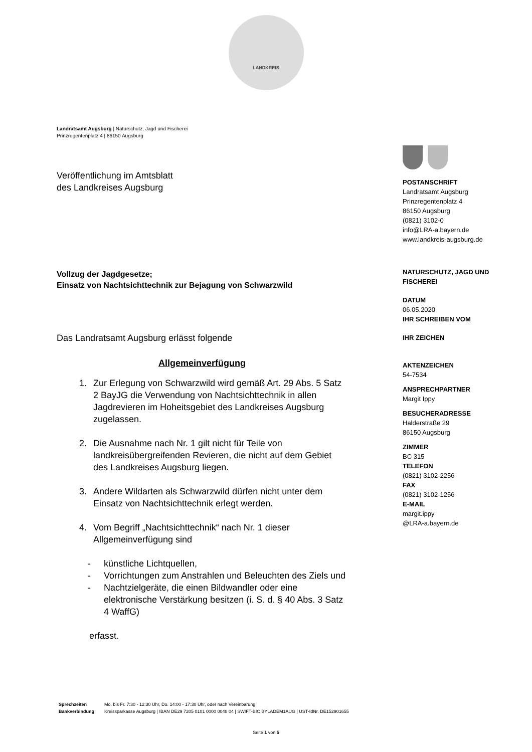LANDKREIS
Landratsamt Augsburg | Naturschutz, Jagd und Fischerei
Prinzregentenplatz 4 | 86150 Augsburg
Veröffentlichung im Amtsblatt
des Landkreises Augsburg
Vollzug der Jagdgesetze;
Einsatz von Nachtsichttechnik zur Bejagung von Schwarzwild
Das Landratsamt Augsburg erlässt folgende
Allgemeinverfügung
1. Zur Erlegung von Schwarzwild wird gemäß Art. 29 Abs. 5 Satz 2 BayJG die Verwendung von Nachtsichttechnik in allen Jagdrevieren im Hoheitsgebiet des Landkreises Augsburg zugelassen.
2. Die Ausnahme nach Nr. 1 gilt nicht für Teile von landkreisübergreifenden Revieren, die nicht auf dem Gebiet des Landkreises Augsburg liegen.
3. Andere Wildarten als Schwarzwild dürfen nicht unter dem Einsatz von Nachtsichttechnik erlegt werden.
4. Vom Begriff „Nachtsichttechnik“ nach Nr. 1 dieser Allgemeinverfügung sind
- künstliche Lichtquellen,
- Vorrichtungen zum Anstrahlen und Beleuchten des Ziels und
- Nachtzielgeräte, die einen Bildwandler oder eine elektronische Verstärkung besitzen (i. S. d. § 40 Abs. 3 Satz 4 WaffG)
erfasst.
POSTANSCHRIFT
Landratsamt Augsburg
Prinzregentenplatz 4
86150 Augsburg
(0821) 3102-0
info@LRA-a.bayern.de
www.landkreis-augsburg.de
NATURSCHUTZ, JAGD UND FISCHEREI
DATUM
06.05.2020
IHR SCHREIBEN VOM
IHR ZEICHEN
AKTENZEICHEN
54-7534
ANSPRECHPARTNER
Margit Ippy
BESUCHERADRESSE
Halderstraße 29
86150 Augsburg
ZIMMER
BC 315
TELEFON
(0821) 3102-2256
FAX
(0821) 3102-1256
E-MAIL
margit.ippy
@LRA-a.bayern.de
| Sprechzeiten | Mo. bis Fr. 7:30 - 12:30 Uhr, Do. 14:00 - 17:30 Uhr, oder nach Vereinbarung |
| Bankverbindung | Kreissparkasse Augsburg / IBAN DE29 7205 0101 0000 0048 04 / SWIFT-BIC BYLADEM1AUG / UST-IdNr. DE152901655 |
Seite 1 von 5